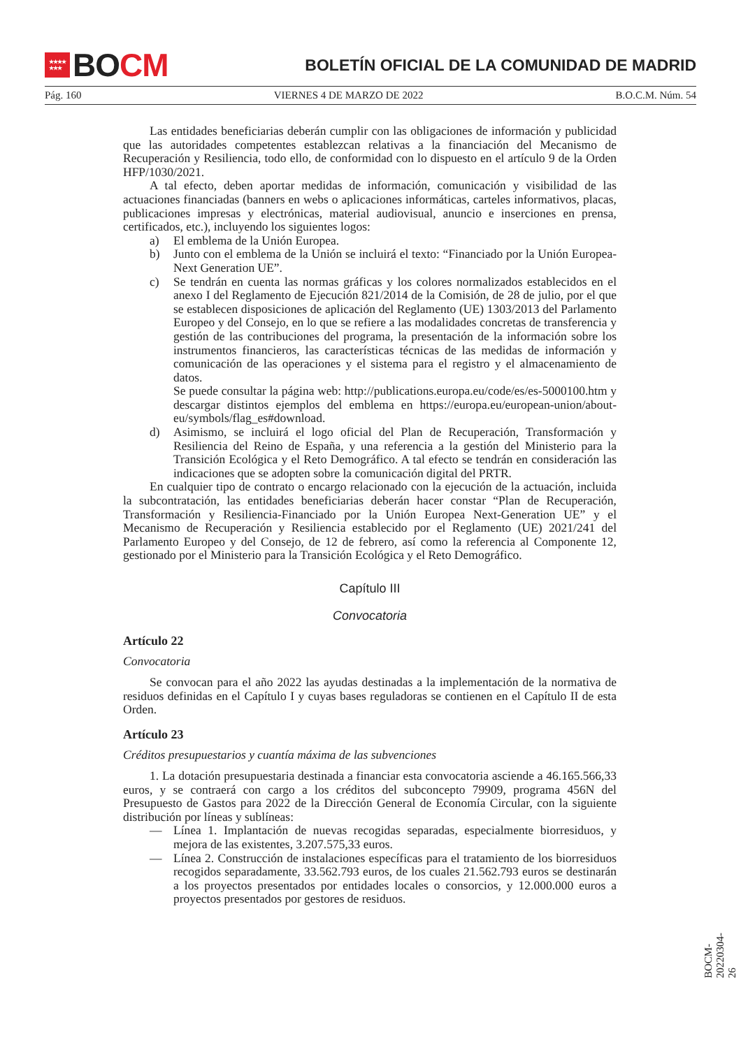★★★★
★★★
BO CM
BOLETÍN OFICIAL DE LA COMUNIDAD DE MADRID
Pág. 160 VIERNES 4 DE MARZO DE 2022 B.O.C.M. Núm. 54
Las entidades beneficiarias deberán cumplir con las obligaciones de información y publicidad que las autoridades competentes establezcan relativas a la financiación del Mecanismo de Recuperación y Resiliencia, todo ello, de conformidad con lo dispuesto en el artículo 9 de la Orden HFP/1030/2021.
A tal efecto, deben aportar medidas de información, comunicación y visibilidad de las actuaciones financiadas (banners en webs o aplicaciones informáticas, carteles informativos, placas, publicaciones impresas y electrónicas, material audiovisual, anuncio e inserciones en prensa, certificados, etc.), incluyendo los siguientes logos:
a) El emblema de la Unión Europea.
b) Junto con el emblema de la Unión se incluirá el texto: “Financiado por la Unión Europea-Next Generation UE”.
c) Se tendrán en cuenta las normas gráficas y los colores normalizados establecidos en el anexo I del Reglamento de Ejecución 821/2014 de la Comisión, de 28 de julio, por el que se establecen disposiciones de aplicación del Reglamento (UE) 1303/2013 del Parlamento Europeo y del Consejo, en lo que se refiere a las modalidades concretas de transferencia y gestión de las contribuciones del programa, la presentación de la información sobre los instrumentos financieros, las características técnicas de las medidas de información y comunicación de las operaciones y el sistema para el registro y el almacenamiento de datos.
Se puede consultar la página web: http://publications.europa.eu/code/es/es-5000100.htm y descargar distintos ejemplos del emblema en https://europa.eu/european-union/about-eu/symbols/flag_es#download.
d) Asimismo, se incluirá el logo oficial del Plan de Recuperación, Transformación y Resiliencia del Reino de España, y una referencia a la gestión del Ministerio para la Transición Ecológica y el Reto Demográfico. A tal efecto se tendrán en consideración las indicaciones que se adopten sobre la comunicación digital del PRTR.
En cualquier tipo de contrato o encargo relacionado con la ejecución de la actuación, incluida la subcontratación, las entidades beneficiarias deberán hacer constar “Plan de Recuperación, Transformación y Resiliencia-Financiado por la Unión Europea Next-Generation UE” y el Mecanismo de Recuperación y Resiliencia establecido por el Reglamento (UE) 2021/241 del Parlamento Europeo y del Consejo, de 12 de febrero, así como la referencia al Componente 12, gestionado por el Ministerio para la Transición Ecológica y el Reto Demográfico.
Capítulo III
Convocatoria
Artículo 22
Convocatoria
Se convocan para el año 2022 las ayudas destinadas a la implementación de la normativa de residuos definidas en el Capítulo I y cuyas bases reguladoras se contienen en el Capítulo II de esta Orden.
Artículo 23
Créditos presupuestarios y cuantía máxima de las subvenciones
1. La dotación presupuestaria destinada a financiar esta convocatoria asciende a 46.165.566,33 euros, y se contraerá con cargo a los créditos del subconcepto 79909, programa 456N del Presupuesto de Gastos para 2022 de la Dirección General de Economía Circular, con la siguiente distribución por líneas y sublíneas:
— Línea 1. Implantación de nuevas recogidas separadas, especialmente biorresiduos, y mejora de las existentes, 3.207.575,33 euros.
— Línea 2. Construcción de instalaciones específicas para el tratamiento de los biorresiduos recogidos separadamente, 33.562.793 euros, de los cuales 21.562.793 euros se destinarán a los proyectos presentados por entidades locales o consorcios, y 12.000.000 euros a proyectos presentados por gestores de residuos.
BOCM-20220304-26